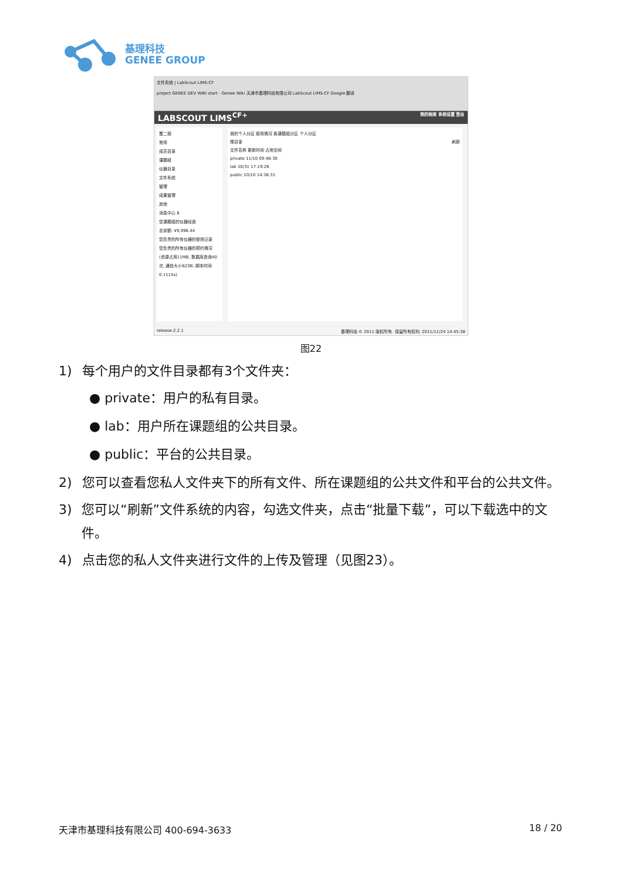基理科技
GENEE GROUP
文件系统 | LabScout LIMS-CF
project GENEE DEV WIKI start - Genee Wiki 天津市基理科技有限公司 LabScout LIMS-CF Google 翻译
LABSCOUT LIMS<sup>CF+</sup> 我的档案 系统设置 登出
覃二丽
常用
成员目录
课题组
仪器目录
文件系统
管理
成果管理
其他
消息中心 8
您课题组的仪器经费
总余额: ¥9,996.44
您负责的所有仪器的使用记录
您负责的所有仪器的预约情况
(资源占用11MB, 数据库查询40次, 通信大小623B, 脚本时间0.1115s)
我的个人分区 使用情况 各课题组分区 个人分区
根目录 刷新
文件名称 更新时间 占用空间
private 11/10 09:48:30
lab 10/31 17:19:26
public 10/10 14:36:31
release-2.2.1 基理科技 © 2011 版权所有. 保留所有权利. 2011/11/24 14:45:38
图22
1) 每个用户的文件目录都有3个文件夹：
● private：用户的私有目录。
● lab：用户所在课题组的公共目录。
● public：平台的公共目录。
2) 您可以查看您私人文件夹下的所有文件、所在课题组的公共文件和平台的公共文件。
3) 您可以“刷新”文件系统的内容，勾选文件夹，点击“批量下载”，可以下载选中的文件。
4) 点击您的私人文件夹进行文件的上传及管理（见图23）。
天津市基理科技有限公司 400-694-3633 18 / 20